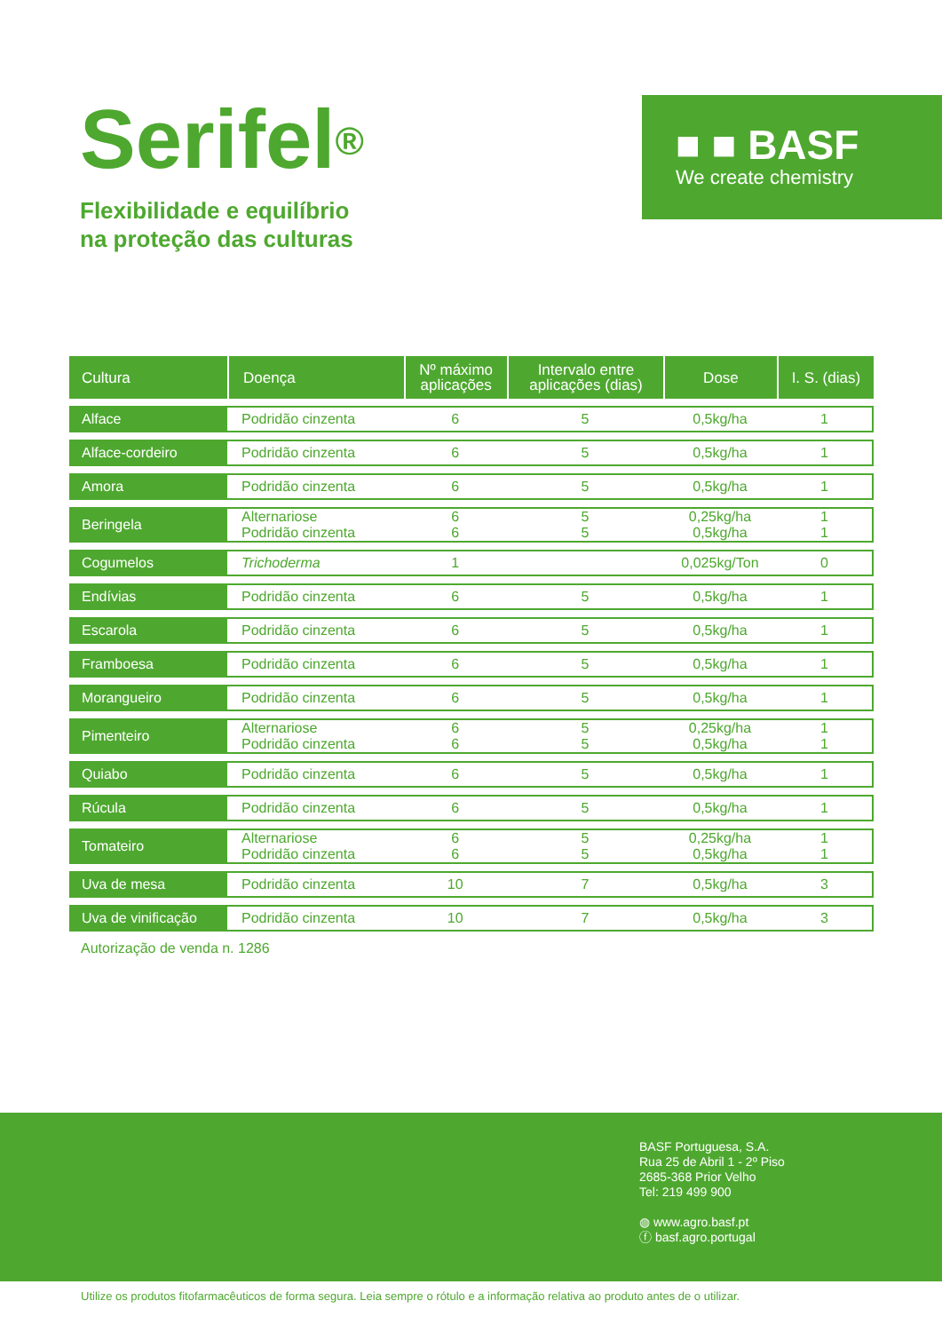Serifel<sup>®</sup>
Flexibilidade e equilíbrio
na proteção das culturas
■ ■ BASF
We create chemistry
| Cultura | Doença | Nº máximo aplicações | Intervalo entre aplicações (dias) | Dose | I. S. (dias) |
| --- | --- | --- | --- | --- | --- |
| Alface | Podridão cinzenta | 6 | 5 | 0,5kg/ha | 1 |
| Alface-cordeiro | Podridão cinzenta | 6 | 5 | 0,5kg/ha | 1 |
| Amora | Podridão cinzenta | 6 | 5 | 0,5kg/ha | 1 |
| Beringela | Alternariose Podridão cinzenta | 6 6 | 5 5 | 0,25kg/ha 0,5kg/ha | 1 1 |
| Cogumelos | Trichoderma | 1 | | 0,025kg/Ton | 0 |
| Endívias | Podridão cinzenta | 6 | 5 | 0,5kg/ha | 1 |
| Escarola | Podridão cinzenta | 6 | 5 | 0,5kg/ha | 1 |
| Framboesa | Podridão cinzenta | 6 | 5 | 0,5kg/ha | 1 |
| Morangueiro | Podridão cinzenta | 6 | 5 | 0,5kg/ha | 1 |
| Pimenteiro | Alternariose Podridão cinzenta | 6 6 | 5 5 | 0,25kg/ha 0,5kg/ha | 1 1 |
| Quiabo | Podridão cinzenta | 6 | 5 | 0,5kg/ha | 1 |
| Rúcula | Podridão cinzenta | 6 | 5 | 0,5kg/ha | 1 |
| Tomateiro | Alternariose Podridão cinzenta | 6 6 | 5 5 | 0,25kg/ha 0,5kg/ha | 1 1 |
| Uva de mesa | Podridão cinzenta | 10 | 7 | 0,5kg/ha | 3 |
| Uva de vinificação | Podridão cinzenta | 10 | 7 | 0,5kg/ha | 3 |
Autorização de venda n. 1286
BASF Portuguesa, S.A.
Rua 25 de Abril 1 - 2º Piso
2685-368 Prior Velho
Tel: 219 499 900
◍ www.agro.basf.pt
ⓕ basf.agro.portugal
Utilize os produtos fitofarmacêuticos de forma segura. Leia sempre o rótulo e a informação relativa ao produto antes de o utilizar.